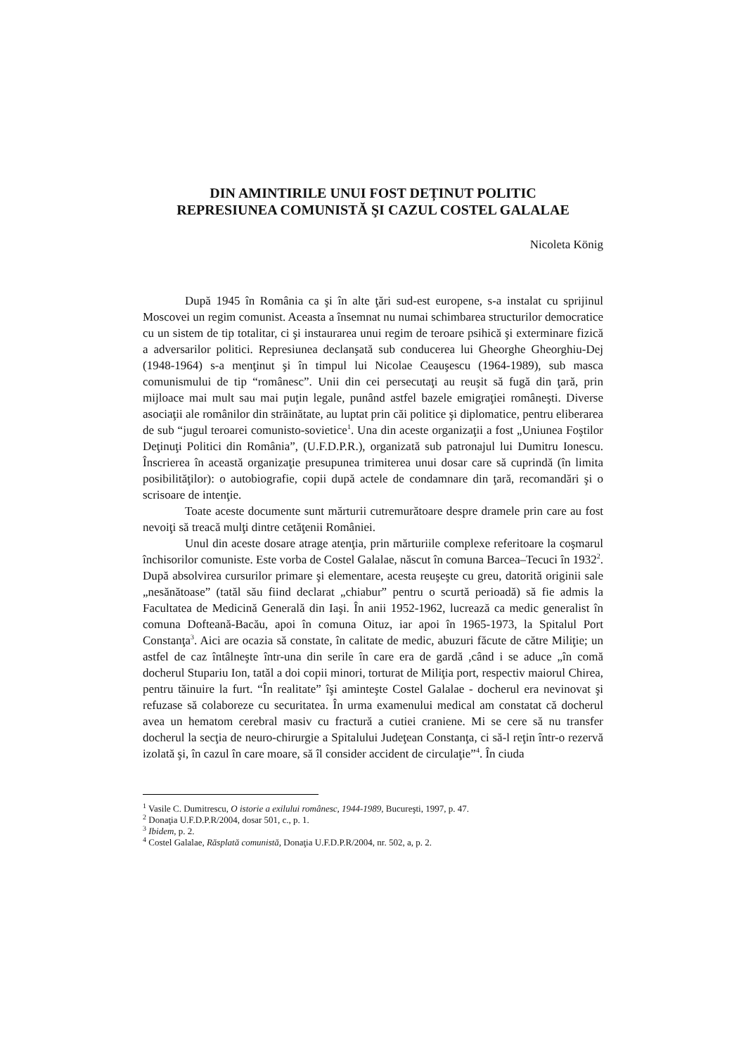DIN AMINTIRILE UNUI FOST DEȚINUT POLITIC
REPRESIUNEA COMUNISTĂ ŞI CAZUL COSTEL GALALAE
Nicoleta König
După 1945 în România ca şi în alte ţări sud-est europene, s-a instalat cu sprijinul Moscovei un regim comunist. Aceasta a însemnat nu numai schimbarea structurilor democratice cu un sistem de tip totalitar, ci şi instaurarea unui regim de teroare psihică şi exterminare fizică a adversarilor politici. Represiunea declanşată sub conducerea lui Gheorghe Gheorghiu-Dej (1948-1964) s-a menţinut şi în timpul lui Nicolae Ceauşescu (1964-1989), sub masca comunismului de tip “românesc”. Unii din cei persecutaţi au reuşit să fugă din ţară, prin mijloace mai mult sau mai puţin legale, punând astfel bazele emigraţiei româneşti. Diverse asociaţii ale românilor din străinătate, au luptat prin căi politice şi diplomatice, pentru eliberarea de sub “jugul teroarei comunisto-sovietice<sup>1</sup>. Una din aceste organizaţii a fost „Uniunea Foştilor Deţinuţi Politici din România”, (U.F.D.P.R.), organizată sub patronajul lui Dumitru Ionescu. Înscrierea în această organizaţie presupunea trimiterea unui dosar care să cuprindă (în limita posibilităţilor): o autobiografie, copii după actele de condamnare din ţară, recomandări şi o scrisoare de intenţie.
Toate aceste documente sunt mărturii cutremurătoare despre dramele prin care au fost nevoiţi să treacă mulţi dintre cetăţenii României.
Unul din aceste dosare atrage atenţia, prin mărturiile complexe referitoare la coşmarul închisorilor comuniste. Este vorba de Costel Galalae, născut în comuna Barcea–Tecuci în 1932<sup>2</sup>. După absolvirea cursurilor primare şi elementare, acesta reuşeşte cu greu, datorită originii sale „nesănătoase” (tatăl său fiind declarat „chiabur” pentru o scurtă perioadă) să fie admis la Facultatea de Medicină Generală din Iaşi. În anii 1952-1962, lucrează ca medic generalist în comuna Dofteană-Bacău, apoi în comuna Oituz, iar apoi în 1965-1973, la Spitalul Port Constanţa<sup>3</sup>. Aici are ocazia să constate, în calitate de medic, abuzuri făcute de către Miliţie; un astfel de caz întâlneşte într-una din serile în care era de gardă ,când i se aduce „în comă docherul Stupariu Ion, tatăl a doi copii minori, torturat de Miliţia port, respectiv maiorul Chirea, pentru tăinuire la furt. “În realitate” îşi aminteşte Costel Galalae - docherul era nevinovat şi refuzase să colaboreze cu securitatea. În urma examenului medical am constatat că docherul avea un hematom cerebral masiv cu fractură a cutiei craniene. Mi se cere să nu transfer docherul la secţia de neuro-chirurgie a Spitalului Judeţean Constanţa, ci să-l reţin într-o rezervă izolată şi, în cazul în care moare, să îl consider accident de circulaţie”<sup>4</sup>. În ciuda
<sup>1</sup> Vasile C. Dumitrescu, O istorie a exilului românesc, 1944-1989, Bucureşti, 1997, p. 47.
<sup>2</sup> Donaţia U.F.D.P.R/2004, dosar 501, c., p. 1.
<sup>3</sup> Ibidem, p. 2.
<sup>4</sup> Costel Galalae, Răsplată comunistă, Donaţia U.F.D.P.R/2004, nr. 502, a, p. 2.